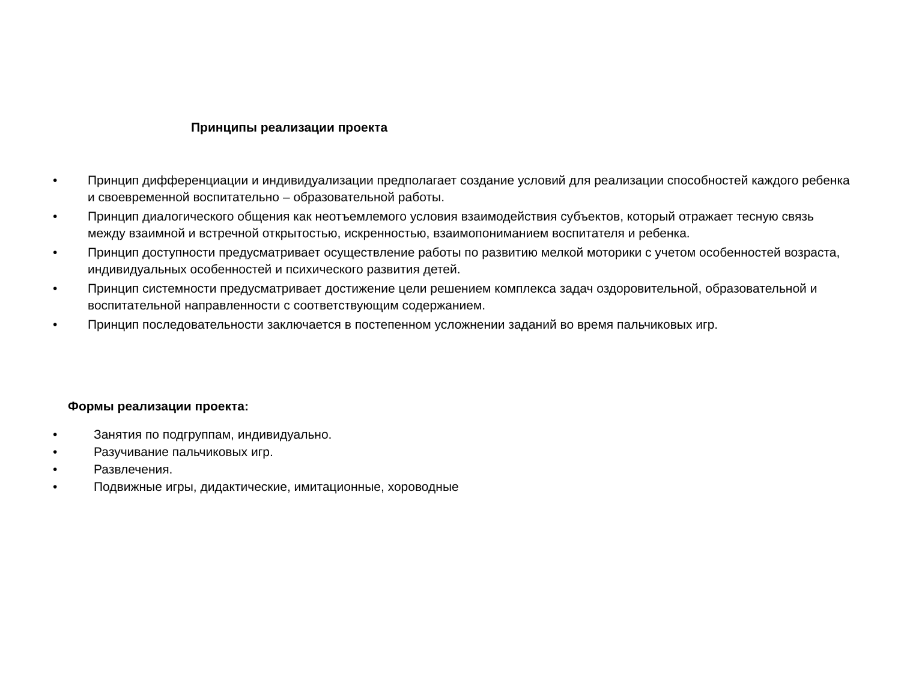Принципы реализации проекта
• Принцип дифференциации и индивидуализации предполагает создание условий для реализации способностей каждого ребенка и своевременной воспитательно – образовательной работы.
• Принцип диалогического общения как неотъемлемого условия взаимодействия субъектов, который отражает тесную связь между взаимной и встречной открытостью, искренностью, взаимопониманием воспитателя и ребенка.
• Принцип доступности предусматривает осуществление работы по развитию мелкой моторики с учетом особенностей возраста, индивидуальных особенностей и психического развития детей.
• Принцип системности предусматривает достижение цели решением комплекса задач оздоровительной, образовательной и воспитательной направленности с соответствующим содержанием.
• Принцип последовательности заключается в постепенном усложнении заданий во время пальчиковых игр.
Формы реализации проекта:
• Занятия по подгруппам, индивидуально.
• Разучивание пальчиковых игр.
• Развлечения.
• Подвижные игры, дидактические, имитационные, хороводные